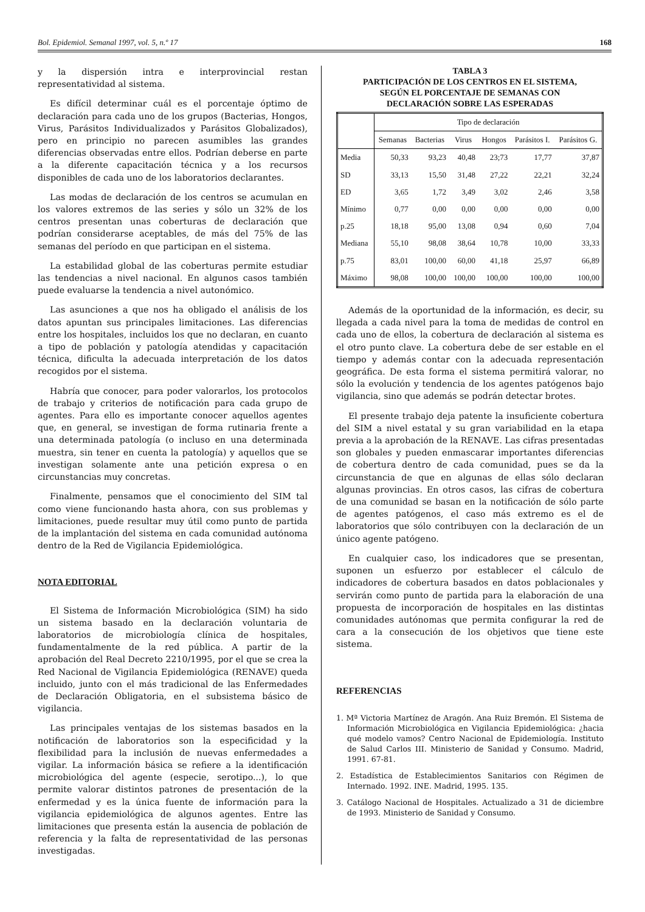Bol. Epidemiol. Semanal 1997, vol. 5, n.º 17 168
y la dispersión intra e interprovincial restan representatividad al sistema.
Es difícil determinar cuál es el porcentaje óptimo de declaración para cada uno de los grupos (Bacterias, Hongos, Virus, Parásitos Individualizados y Parásitos Globalizados), pero en principio no parecen asumibles las grandes diferencias observadas entre ellos. Podrían deberse en parte a la diferente capacitación técnica y a los recursos disponibles de cada uno de los laboratorios declarantes.
Las modas de declaración de los centros se acumulan en los valores extremos de las series y sólo un 32% de los centros presentan unas coberturas de declaración que podrían considerarse aceptables, de más del 75% de las semanas del período en que participan en el sistema.
La estabilidad global de las coberturas permite estudiar las tendencias a nivel nacional. En algunos casos también puede evaluarse la tendencia a nivel autonómico.
Las asunciones a que nos ha obligado el análisis de los datos apuntan sus principales limitaciones. Las diferencias entre los hospitales, incluidos los que no declaran, en cuanto a tipo de población y patología atendidas y capacitación técnica, dificulta la adecuada interpretación de los datos recogidos por el sistema.
Habría que conocer, para poder valorarlos, los protocolos de trabajo y criterios de notificación para cada grupo de agentes. Para ello es importante conocer aquellos agentes que, en general, se investigan de forma rutinaria frente a una determinada patología (o incluso en una determinada muestra, sin tener en cuenta la patología) y aquellos que se investigan solamente ante una petición expresa o en circunstancias muy concretas.
Finalmente, pensamos que el conocimiento del SIM tal como viene funcionando hasta ahora, con sus problemas y limitaciones, puede resultar muy útil como punto de partida de la implantación del sistema en cada comunidad autónoma dentro de la Red de Vigilancia Epidemiológica.
NOTA EDITORIAL
El Sistema de Información Microbiológica (SIM) ha sido un sistema basado en la declaración voluntaria de laboratorios de microbiología clínica de hospitales, fundamentalmente de la red pública. A partir de la aprobación del Real Decreto 2210/1995, por el que se crea la Red Nacional de Vigilancia Epidemiológica (RENAVE) queda incluido, junto con el más tradicional de las Enfermedades de Declaración Obligatoria, en el subsistema básico de vigilancia.
Las principales ventajas de los sistemas basados en la notificación de laboratorios son la especificidad y la flexibilidad para la inclusión de nuevas enfermedades a vigilar. La información básica se refiere a la identificación microbiológica del agente (especie, serotipo...), lo que permite valorar distintos patrones de presentación de la enfermedad y es la única fuente de información para la vigilancia epidemiológica de algunos agentes. Entre las limitaciones que presenta están la ausencia de población de referencia y la falta de representatividad de las personas investigadas.
TABLA 3
PARTICIPACIÓN DE LOS CENTROS EN EL SISTEMA,
SEGÚN EL PORCENTAJE DE SEMANAS CON
DECLARACIÓN SOBRE LAS ESPERADAS
| | Tipo de declaración | | | | | |
| | Semanas | Bacterias | Virus | Hongos | Parásitos I. | Parásitos G. |
| Media | 50,33 | 93,23 | 40,48 | 23;73 | 17,77 | 37,87 |
| SD | 33,13 | 15,50 | 31,48 | 27,22 | 22,21 | 32,24 |
| ED | 3,65 | 1,72 | 3,49 | 3,02 | 2,46 | 3,58 |
| Mínimo | 0,77 | 0,00 | 0,00 | 0,00 | 0,00 | 0,00 |
| p.25 | 18,18 | 95,00 | 13,08 | 0,94 | 0,60 | 7,04 |
| Mediana | 55,10 | 98,08 | 38,64 | 10,78 | 10,00 | 33,33 |
| p.75 | 83,01 | 100,00 | 60,00 | 41,18 | 25,97 | 66,89 |
| Máximo | 98,08 | 100,00 | 100,00 | 100,00 | 100,00 | 100,00 |
Además de la oportunidad de la información, es decir, su llegada a cada nivel para la toma de medidas de control en cada uno de ellos, la cobertura de declaración al sistema es el otro punto clave. La cobertura debe de ser estable en el tiempo y además contar con la adecuada representación geográfica. De esta forma el sistema permitirá valorar, no sólo la evolución y tendencia de los agentes patógenos bajo vigilancia, sino que además se podrán detectar brotes.
El presente trabajo deja patente la insuficiente cobertura del SIM a nivel estatal y su gran variabilidad en la etapa previa a la aprobación de la RENAVE. Las cifras presentadas son globales y pueden enmascarar importantes diferencias de cobertura dentro de cada comunidad, pues se da la circunstancia de que en algunas de ellas sólo declaran algunas provincias. En otros casos, las cifras de cobertura de una comunidad se basan en la notificación de sólo parte de agentes patógenos, el caso más extremo es el de laboratorios que sólo contribuyen con la declaración de un único agente patógeno.
En cualquier caso, los indicadores que se presentan, suponen un esfuerzo por establecer el cálculo de indicadores de cobertura basados en datos poblacionales y servirán como punto de partida para la elaboración de una propuesta de incorporación de hospitales en las distintas comunidades autónomas que permita configurar la red de cara a la consecución de los objetivos que tiene este sistema.
REFERENCIAS
1. Mª Victoria Martínez de Aragón. Ana Ruiz Bremón. El Sistema de Información Microbiológica en Vigilancia Epidemiológica: ¿hacia qué modelo vamos? Centro Nacional de Epidemiología. Instituto de Salud Carlos III. Ministerio de Sanidad y Consumo. Madrid, 1991. 67-81.
2. Estadística de Establecimientos Sanitarios con Régimen de Internado. 1992. INE. Madrid, 1995. 135.
3. Catálogo Nacional de Hospitales. Actualizado a 31 de diciembre de 1993. Ministerio de Sanidad y Consumo.